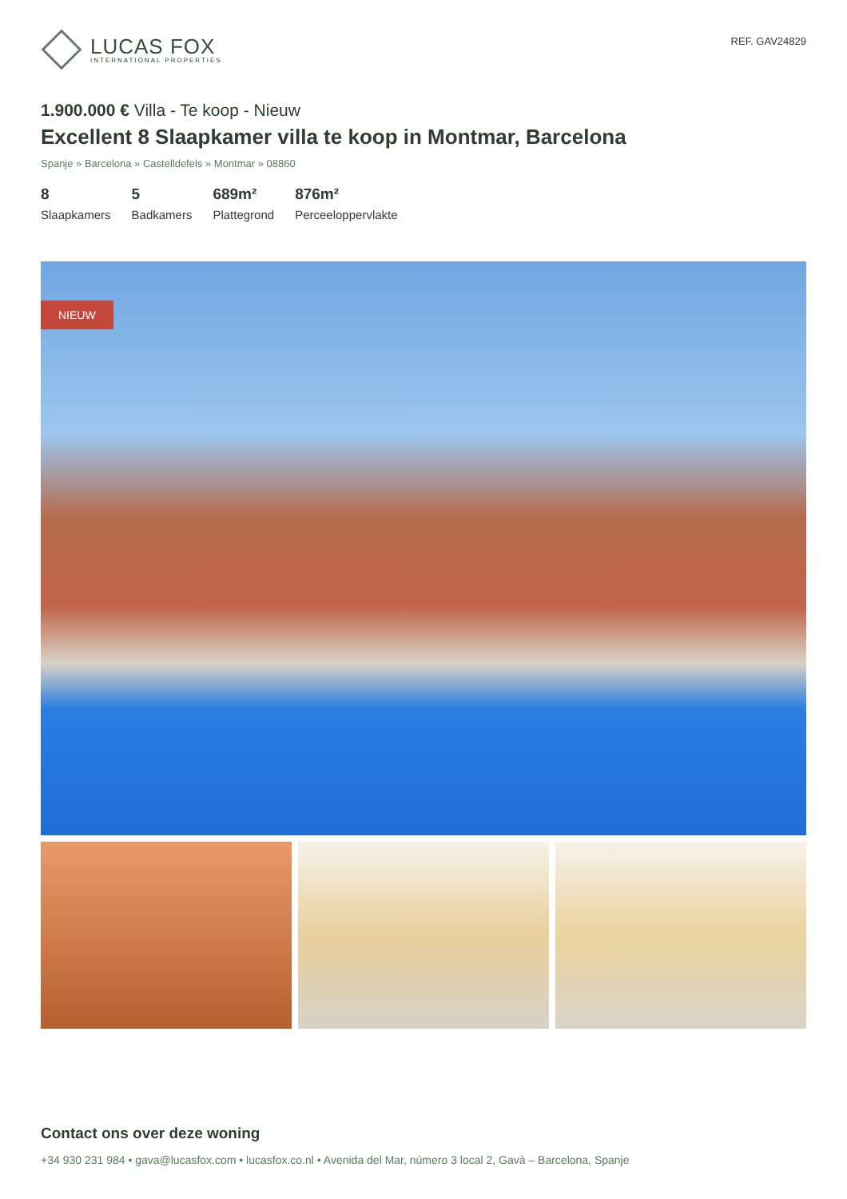LUCAS FOX
INTERNATIONAL PROPERTIES
REF. GAV24829
1.900.000 € Villa - Te koop - Nieuw
Excellent 8 Slaapkamer villa te koop in Montmar, Barcelona
Spanje » Barcelona » Castelldefels » Montmar » 08860
8
Slaapkamers
5
Badkamers
689m²
Plattegrond
876m²
Perceeloppervlakte
NIEUW
Contact ons over deze woning
+34 930 231 984 • gava@lucasfox.com • lucasfox.co.nl • Avenida del Mar, número 3 local 2, Gavà – Barcelona, Spanje